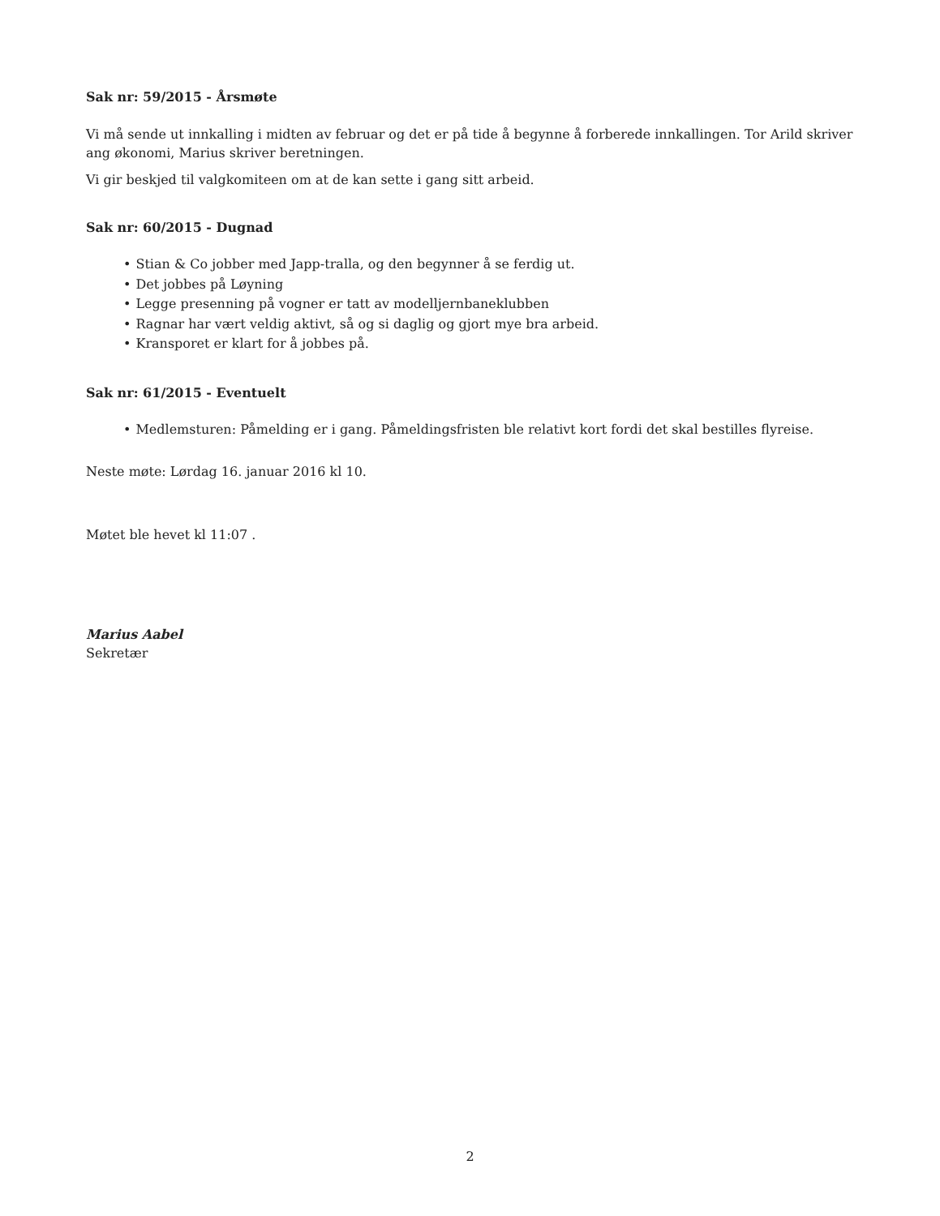Sak nr: 59/2015 - Årsmøte
Vi må sende ut innkalling i midten av februar og det er på tide å begynne å forberede innkallingen. Tor Arild skriver ang økonomi, Marius skriver beretningen.
Vi gir beskjed til valgkomiteen om at de kan sette i gang sitt arbeid.
Sak nr: 60/2015 - Dugnad
• Stian & Co jobber med Japp-tralla, og den begynner å se ferdig ut.
• Det jobbes på Løyning
• Legge presenning på vogner er tatt av modelljernbaneklubben
• Ragnar har vært veldig aktivt, så og si daglig og gjort mye bra arbeid.
• Kransporet er klart for å jobbes på.
Sak nr: 61/2015 - Eventuelt
• Medlemsturen: Påmelding er i gang. Påmeldingsfristen ble relativt kort fordi det skal bestilles flyreise.
Neste møte: Lørdag 16. januar 2016 kl 10.
Møtet ble hevet kl 11:07 .
Marius Aabel
Sekretær
2